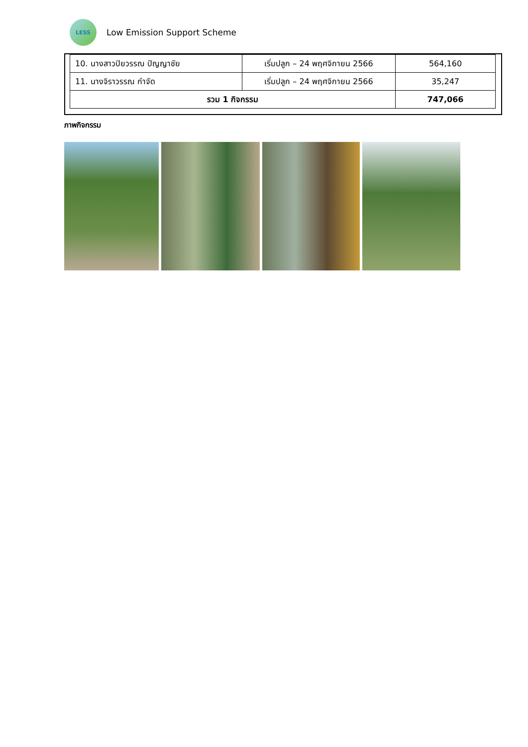LESS
Low Emission Support Scheme
| 10. นางสาวปิยวรรณ ปัญญาชัย | เริ่มปลูก – 24 พฤศจิกายน 2566 | 564,160 |
| 11. นางจิราวรรณ กำจัด | เริ่มปลูก – 24 พฤศจิกายน 2566 | 35,247 |
| รวม 1 กิจกรรม | | 747,066 |
ภาพกิจกรรม